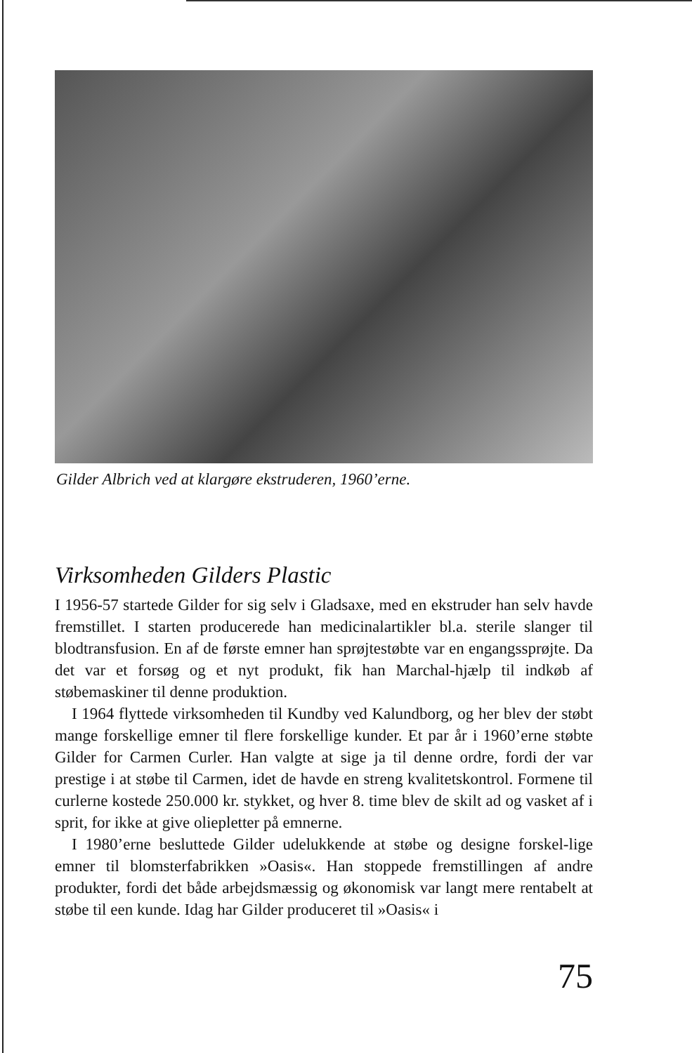Gilder Albrich ved at klargøre ekstruderen, 1960’erne.
Virksomheden Gilders Plastic
I 1956-57 startede Gilder for sig selv i Gladsaxe, med en ekstruder han selv havde fremstillet. I starten producerede han medicinalartikler bl.a. sterile slanger til blodtransfusion. En af de første emner han sprøjtestøbte var en engangssprøjte. Da det var et forsøg og et nyt produkt, fik han Marchal-hjælp til indkøb af støbemaskiner til denne produktion.
I 1964 flyttede virksomheden til Kundby ved Kalundborg, og her blev der støbt mange forskellige emner til flere forskellige kunder. Et par år i 1960’erne støbte Gilder for Carmen Curler. Han valgte at sige ja til denne ordre, fordi der var prestige i at støbe til Carmen, idet de havde en streng kvalitetskontrol. Formene til curlerne kostede 250.000 kr. stykket, og hver 8. time blev de skilt ad og vasket af i sprit, for ikke at give oliepletter på emnerne.
I 1980’erne besluttede Gilder udelukkende at støbe og designe forskel-lige emner til blomsterfabrikken »Oasis«. Han stoppede fremstillingen af andre produkter, fordi det både arbejdsmæssig og økonomisk var langt mere rentabelt at støbe til een kunde. Idag har Gilder produceret til »Oasis« i
75